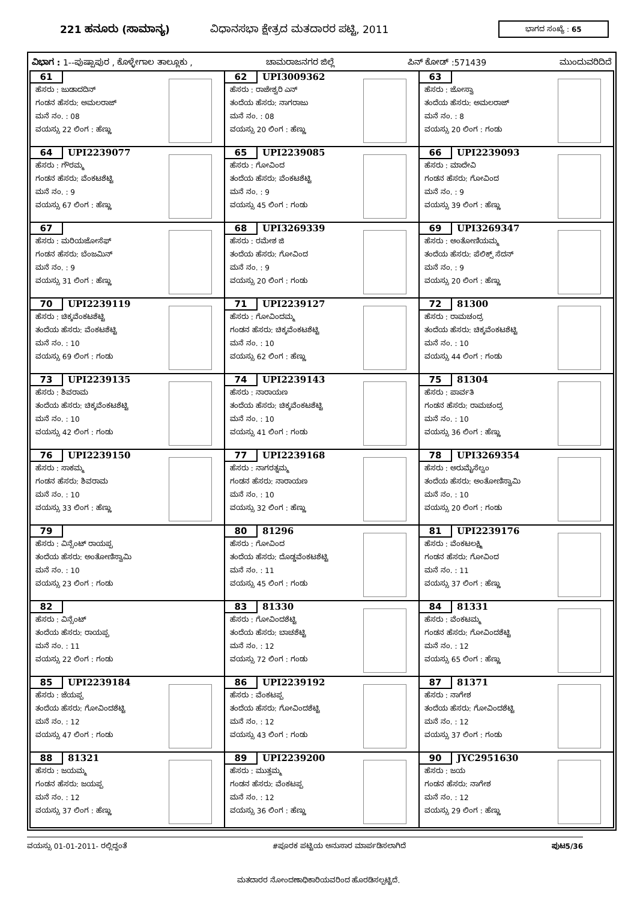221 ಹನೂರು (ಸಾಮಾನ್ಯ) ವಿಧಾನಸಭಾ ಕ್ಷೇತ್ರದ ಮತದಾರರ ಪಟ್ಟಿ, 2011 ಭಾಗದ ಸಂಖ್ಯೆ : 65
ವಿಭಾಗ : 1--ಪುಷ್ಪಾಪುರ , ಕೊಳ್ಳೇಗಾಲ ತಾಲ್ಲೂಕು , ಚಾಮರಾಜನಗರ ಜಿಲ್ಲೆ ಪಿನ್ ಕೋಡ್ :571439 ಮುಂದುವರಿದಿದೆ
| 61 ಹೆಸರು : ಜುಡಾದದಿನ್ ಗಂಡನ ಹೆಸರು: ಅಮಲರಾಜ್ ಮನೆ ನಂ. : 08 ವಯಸ್ಸು 22 ಲಿಂಗ : ಹೆಣ್ಣು | 62 UPI3009362 ಹೆಸರು : ರಾಜೇಶ್ವರಿ ಎನ್ ತಂದೆಯ ಹೆಸರು: ನಾಗರಾಜು ಮನೆ ನಂ. : 08 ವಯಸ್ಸು 20 ಲಿಂಗ : ಹೆಣ್ಣು | 63 ಹೆಸರು : ಜೋಸ್ವಾ ತಂದೆಯ ಹೆಸರು: ಅಮಲರಾಜ್ ಮನೆ ನಂ. : 8 ವಯಸ್ಸು 20 ಲಿಂಗ : ಗಂಡು |
| 64 UPI2239077 ಹೆಸರು : ಗೌರಮ್ಮ ಗಂಡನ ಹೆಸರು: ವೆಂಕಟಶೆಟ್ಟಿ ಮನೆ ನಂ. : 9 ವಯಸ್ಸು 67 ಲಿಂಗ : ಹೆಣ್ಣು | 65 UPI2239085 ಹೆಸರು : ಗೋವಿಂದ ತಂದೆಯ ಹೆಸರು: ವೆಂಕಟಶೆಟ್ಟಿ ಮನೆ ನಂ. : 9 ವಯಸ್ಸು 45 ಲಿಂಗ : ಗಂಡು | 66 UPI2239093 ಹೆಸರು : ಮಾದೇವಿ ಗಂಡನ ಹೆಸರು: ಗೋವಿಂದ ಮನೆ ನಂ. : 9 ವಯಸ್ಸು 39 ಲಿಂಗ : ಹೆಣ್ಣು |
| 67 ಹೆಸರು : ಮರಿಯಜೋಸೆಫ್ ಗಂಡನ ಹೆಸರು: ಬೆಂಜಮಿನ್ ಮನೆ ನಂ. : 9 ವಯಸ್ಸು 31 ಲಿಂಗ : ಹೆಣ್ಣು | 68 UPI3269339 ಹೆಸರು : ರಮೇಶ ಜಿ ತಂದೆಯ ಹೆಸರು: ಗೋವಿಂದ ಮನೆ ನಂ. : 9 ವಯಸ್ಸು 20 ಲಿಂಗ : ಗಂಡು | 69 UPI3269347 ಹೆಸರು : ಅಂತೋಣಿಯಮ್ಮ ತಂದೆಯ ಹೆಸರು: ಪೆಲಿಕ್ಸ್ ಸೆದನ್ ಮನೆ ನಂ. : 9 ವಯಸ್ಸು 20 ಲಿಂಗ : ಹೆಣ್ಣು |
| 70 UPI2239119 ಹೆಸರು : ಚಿಕ್ಕವೆಂಕಟಶೆಟ್ಟಿ ತಂದೆಯ ಹೆಸರು: ವೆಂಕಟಶೆಟ್ಟಿ ಮನೆ ನಂ. : 10 ವಯಸ್ಸು 69 ಲಿಂಗ : ಗಂಡು | 71 UPI2239127 ಹೆಸರು : ಗೋವಿಂದಮ್ಮ ಗಂಡನ ಹೆಸರು: ಚಿಕ್ಕವೆಂಕಟಶೆಟ್ಟಿ ಮನೆ ನಂ. : 10 ವಯಸ್ಸು 62 ಲಿಂಗ : ಹೆಣ್ಣು | 72 81300 ಹೆಸರು : ರಾಮಚಂದ್ರ ತಂದೆಯ ಹೆಸರು: ಚಿಕ್ಕವೆಂಕಟಶೆಟ್ಟಿ ಮನೆ ನಂ. : 10 ವಯಸ್ಸು 44 ಲಿಂಗ : ಗಂಡು |
| 73 UPI2239135 ಹೆಸರು : ಶಿವರಾಮ ತಂದೆಯ ಹೆಸರು: ಚಿಕ್ಕವೆಂಕಟಶೆಟ್ಟಿ ಮನೆ ನಂ. : 10 ವಯಸ್ಸು 42 ಲಿಂಗ : ಗಂಡು | 74 UPI2239143 ಹೆಸರು : ನಾರಾಯಣ ತಂದೆಯ ಹೆಸರು: ಚಿಕ್ಕವೆಂಕಟಶೆಟ್ಟಿ ಮನೆ ನಂ. : 10 ವಯಸ್ಸು 41 ಲಿಂಗ : ಗಂಡು | 75 81304 ಹೆಸರು : ಪಾರ್ವತಿ ಗಂಡನ ಹೆಸರು: ರಾಮಚಂದ್ರ ಮನೆ ನಂ. : 10 ವಯಸ್ಸು 36 ಲಿಂಗ : ಹೆಣ್ಣು |
| 76 UPI2239150 ಹೆಸರು : ಸಾಕಮ್ಮ ಗಂಡನ ಹೆಸರು: ಶಿವರಾಮ ಮನೆ ನಂ. : 10 ವಯಸ್ಸು 33 ಲಿಂಗ : ಹೆಣ್ಣು | 77 UPI2239168 ಹೆಸರು : ನಾಗರತ್ನಮ್ಮ ಗಂಡನ ಹೆಸರು: ನಾರಾಯಣ ಮನೆ ನಂ. : 10 ವಯಸ್ಸು 32 ಲಿಂಗ : ಹೆಣ್ಣು | 78 UPI3269354 ಹೆಸರು : ಅರುಮೈಸೆಲ್ವಂ ತಂದೆಯ ಹೆಸರು: ಅಂತೋಣಿಸ್ವಾಮಿ ಮನೆ ನಂ. : 10 ವಯಸ್ಸು 20 ಲಿಂಗ : ಗಂಡು |
| 79 ಹೆಸರು : ವಿನ್ಸೆಂಟ್ ರಾಯಪ್ಪ ತಂದೆಯ ಹೆಸರು: ಅಂತೋಣಿಸ್ವಾಮಿ ಮನೆ ನಂ. : 10 ವಯಸ್ಸು 23 ಲಿಂಗ : ಗಂಡು | 80 81296 ಹೆಸರು : ಗೋವಿಂದ ತಂದೆಯ ಹೆಸರು: ದೊಡ್ಡವೆಂಕಟಶೆಟ್ಟಿ ಮನೆ ನಂ. : 11 ವಯಸ್ಸು 45 ಲಿಂಗ : ಗಂಡು | 81 UPI2239176 ಹೆಸರು : ವೆಂಕಟಲಕ್ಷ್ಮಿ ಗಂಡನ ಹೆಸರು: ಗೋವಿಂದ ಮನೆ ನಂ. : 11 ವಯಸ್ಸು 37 ಲಿಂಗ : ಹೆಣ್ಣು |
| 82 ಹೆಸರು : ವಿನ್ಸೆಂಟ್ ತಂದೆಯ ಹೆಸರು: ರಾಯಪ್ಪ ಮನೆ ನಂ. : 11 ವಯಸ್ಸು 22 ಲಿಂಗ : ಗಂಡು | 83 81330 ಹೆಸರು : ಗೋವಿಂದಶೆಟ್ಟಿ ತಂದೆಯ ಹೆಸರು: ಬಾಚಶೆಟ್ಟಿ ಮನೆ ನಂ. : 12 ವಯಸ್ಸು 72 ಲಿಂಗ : ಗಂಡು | 84 81331 ಹೆಸರು : ವೆಂಕಟಮ್ಮ ಗಂಡನ ಹೆಸರು: ಗೋವಿಂದಶೆಟ್ಟಿ ಮನೆ ನಂ. : 12 ವಯಸ್ಸು 65 ಲಿಂಗ : ಹೆಣ್ಣು |
| 85 UPI2239184 ಹೆಸರು : ಜೆಯಪ್ಪ ತಂದೆಯ ಹೆಸರು: ಗೋವಿಂದಶೆಟ್ಟಿ ಮನೆ ನಂ. : 12 ವಯಸ್ಸು 47 ಲಿಂಗ : ಗಂಡು | 86 UPI2239192 ಹೆಸರು : ವೆಂಕಟಪ್ಪ ತಂದೆಯ ಹೆಸರು: ಗೋವಿಂದಶೆಟ್ಟಿ ಮನೆ ನಂ. : 12 ವಯಸ್ಸು 43 ಲಿಂಗ : ಗಂಡು | 87 81371 ಹೆಸರು : ನಾಗೇಶ ತಂದೆಯ ಹೆಸರು: ಗೋವಿಂದಶೆಟ್ಟಿ ಮನೆ ನಂ. : 12 ವಯಸ್ಸು 37 ಲಿಂಗ : ಗಂಡು |
| 88 81321 ಹೆಸರು : ಜಯಮ್ಮ ಗಂಡನ ಹೆಸರು: ಜಯಪ್ಪ ಮನೆ ನಂ. : 12 ವಯಸ್ಸು 37 ಲಿಂಗ : ಹೆಣ್ಣು | 89 UPI2239200 ಹೆಸರು : ಮುತ್ತಮ್ಮ ಗಂಡನ ಹೆಸರು: ವೆಂಕಟಪ್ಪ ಮನೆ ನಂ. : 12 ವಯಸ್ಸು 36 ಲಿಂಗ : ಹೆಣ್ಣು | 90 JYC2951630 ಹೆಸರು : ಜಯ ಗಂಡನ ಹೆಸರು: ನಾಗೇಶ ಮನೆ ನಂ. : 12 ವಯಸ್ಸು 29 ಲಿಂಗ : ಹೆಣ್ಣು |
ವಯಸ್ಸು 01-01-2011- ರಲ್ಲಿದ್ದಂತೆ #ಪೂರಕ ಪಟ್ಟಿಯ ಅನುಸಾರ ಮಾರ್ಪಡಿಸಲಾಗಿದೆ ಪುಟ5/36
ಮತದಾರರ ನೋಂದಣಾಧಿಕಾರಿಯವರಿಂದ ಹೊರಡಿಸಲ್ಪಟ್ಟಿದೆ.